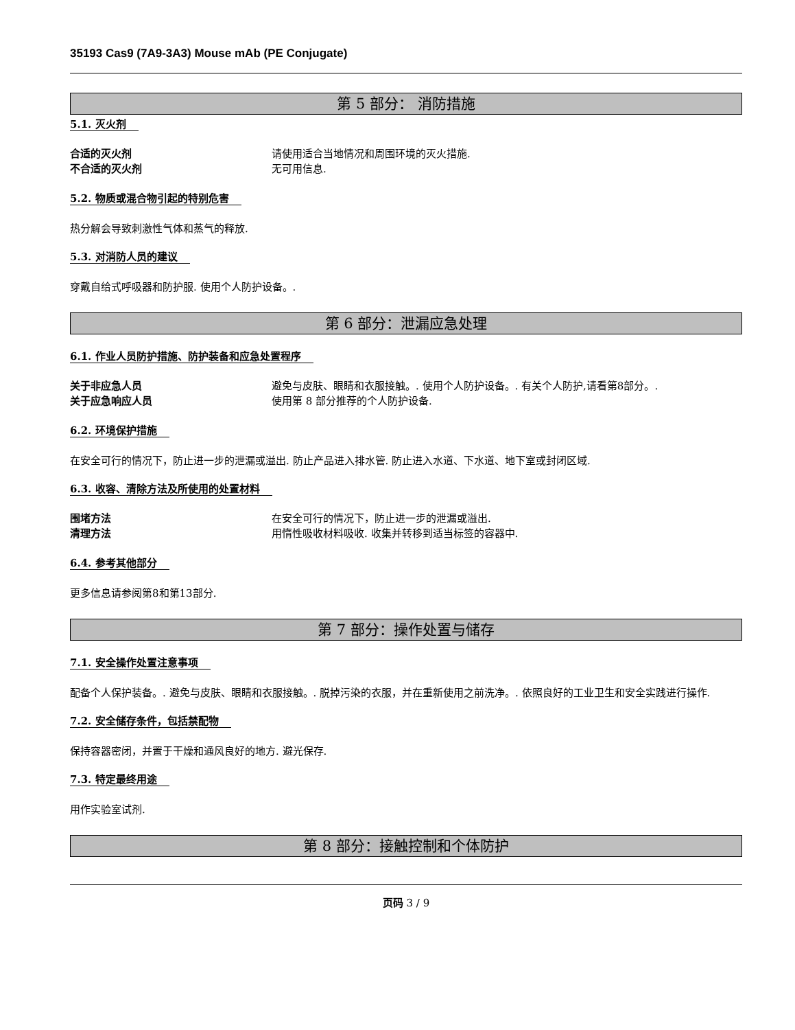35193 Cas9 (7A9-3A3) Mouse mAb (PE Conjugate)
第 5 部分： 消防措施
5.1. 灭火剂
合适的灭火剂 请使用适合当地情况和周围环境的灭火措施.
不合适的灭火剂 无可用信息.
5.2. 物质或混合物引起的特别危害
热分解会导致刺激性气体和蒸气的释放.
5.3. 对消防人员的建议
穿戴自给式呼吸器和防护服. 使用个人防护设备。.
第 6 部分：泄漏应急处理
6.1. 作业人员防护措施、防护装备和应急处置程序
关于非应急人员 避免与皮肤、眼睛和衣服接触。. 使用个人防护设备。. 有关个人防护,请看第8部分。.
关于应急响应人员 使用第 8 部分推荐的个人防护设备.
6.2. 环境保护措施
在安全可行的情况下，防止进一步的泄漏或溢出. 防止产品进入排水管. 防止进入水道、下水道、地下室或封闭区域.
6.3. 收容、清除方法及所使用的处置材料
围堵方法 在安全可行的情况下，防止进一步的泄漏或溢出.
清理方法 用惰性吸收材料吸收. 收集并转移到适当标签的容器中.
6.4. 参考其他部分
更多信息请参阅第8和第13部分.
第 7 部分：操作处置与储存
7.1. 安全操作处置注意事项
配备个人保护装备。. 避免与皮肤、眼睛和衣服接触。. 脱掉污染的衣服，并在重新使用之前洗净。. 依照良好的工业卫生和安全实践进行操作.
7.2. 安全储存条件，包括禁配物
保持容器密闭，并置于干燥和通风良好的地方. 避光保存.
7.3. 特定最终用途
用作实验室试剂.
第 8 部分：接触控制和个体防护
页码 3 / 9